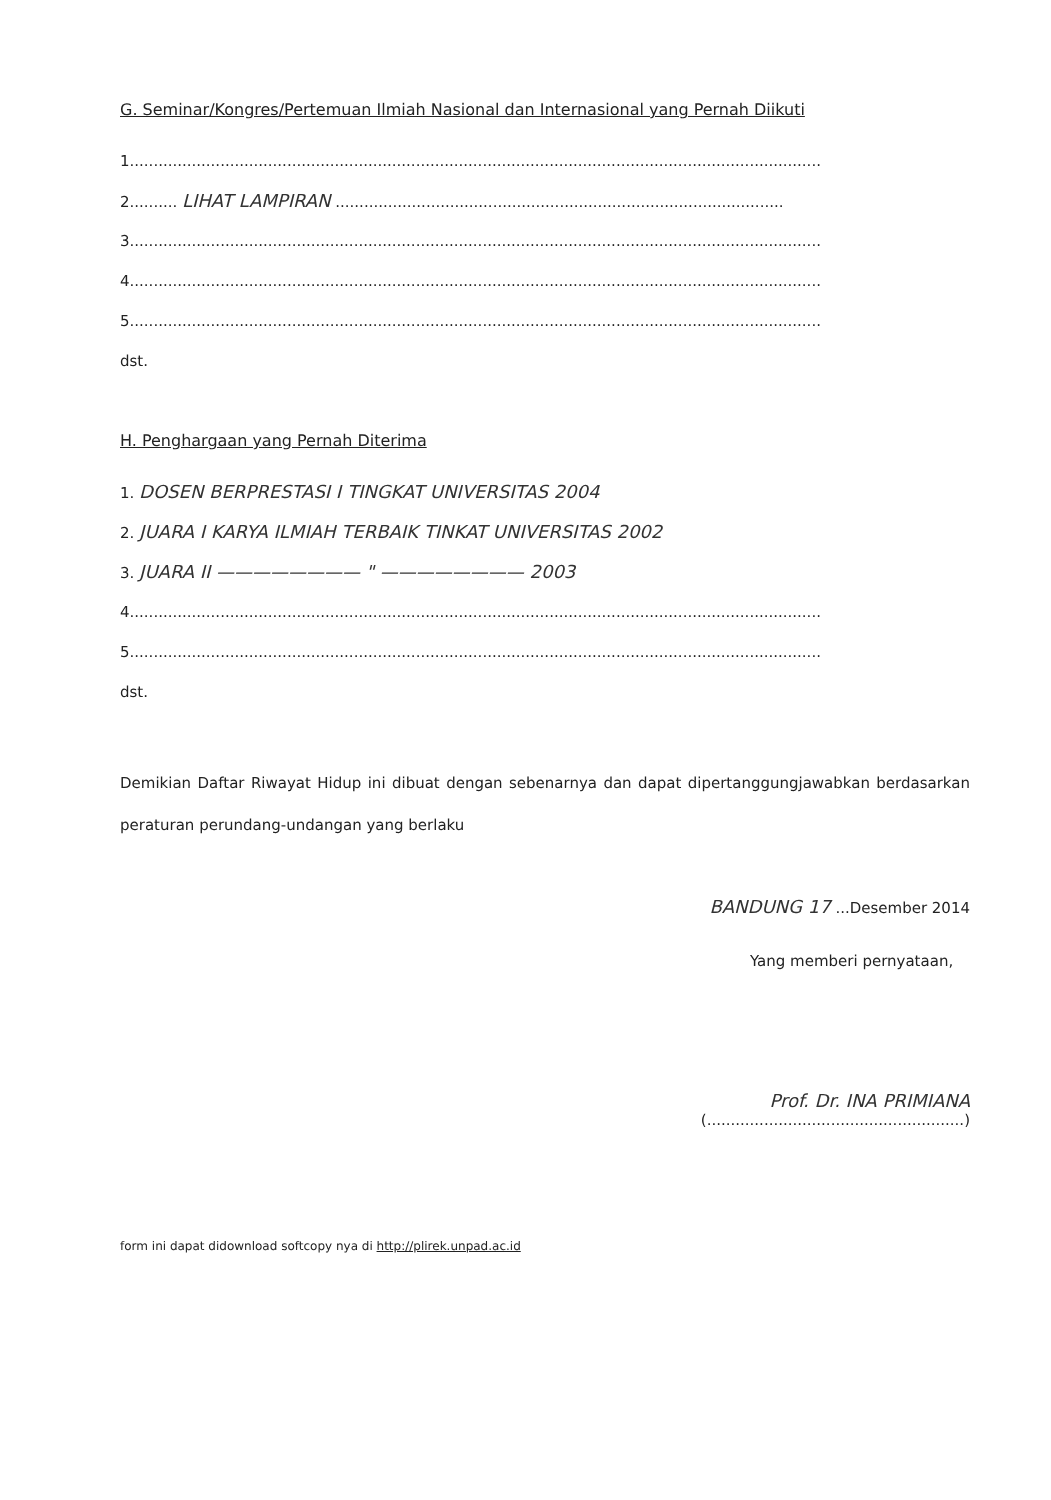G. Seminar/Kongres/Pertemuan Ilmiah Nasional dan Internasional yang Pernah Diikuti
1.................................................................................................................................................
2.......... LIHAT LAMPIRAN ..............................................................................................
3.................................................................................................................................................
4.................................................................................................................................................
5.................................................................................................................................................
dst.
H. Penghargaan yang Pernah Diterima
1. DOSEN BERPRESTASI I TINGKAT UNIVERSITAS 2004
2. JUARA I KARYA ILMIAH TERBAIK TINKAT UNIVERSITAS 2002
3. JUARA II ———————— " ———————— 2003
4.................................................................................................................................................
5.................................................................................................................................................
dst.
Demikian Daftar Riwayat Hidup ini dibuat dengan sebenarnya dan dapat dipertanggungjawabkan berdasarkan peraturan perundang-undangan yang berlaku
BANDUNG 17 ...Desember 2014
Yang memberi pernyataan,
Prof. Dr. INA PRIMIANA
(......................................................)
form ini dapat didownload softcopy nya di http://plirek.unpad.ac.id